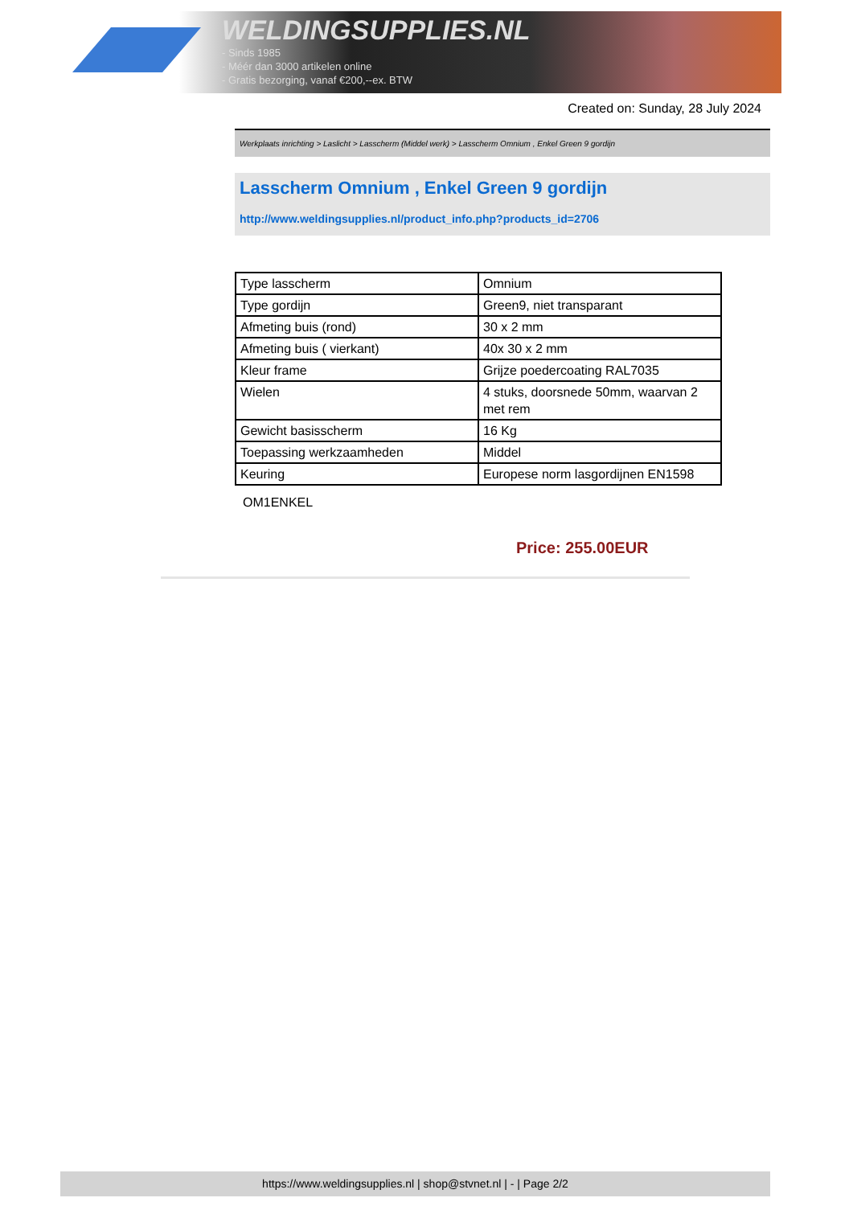WELDINGSUPPLIES.NL
- Sinds 1985
- Méér dan 3000 artikelen online
- Gratis bezorging, vanaf €200,--ex. BTW
Created on: Sunday, 28 July 2024
Werkplaats inrichting > Laslicht > Lasscherm (Middel werk) > Lasscherm Omnium , Enkel Green 9 gordijn
Lasscherm Omnium , Enkel Green 9 gordijn
http://www.weldingsupplies.nl/product_info.php?products_id=2706
| Type lasscherm | Omnium |
| Type gordijn | Green9, niet transparant |
| Afmeting buis (rond) | 30 x 2 mm |
| Afmeting buis ( vierkant) | 40x 30 x 2 mm |
| Kleur frame | Grijze poedercoating RAL7035 |
| Wielen | 4 stuks, doorsnede 50mm, waarvan 2 met rem |
| Gewicht basisscherm | 16 Kg |
| Toepassing werkzaamheden | Middel |
| Keuring | Europese norm lasgordijnen EN1598 |
OM1ENKEL
Price: 255.00EUR
https://www.weldingsupplies.nl | shop@stvnet.nl | - | Page 2/2